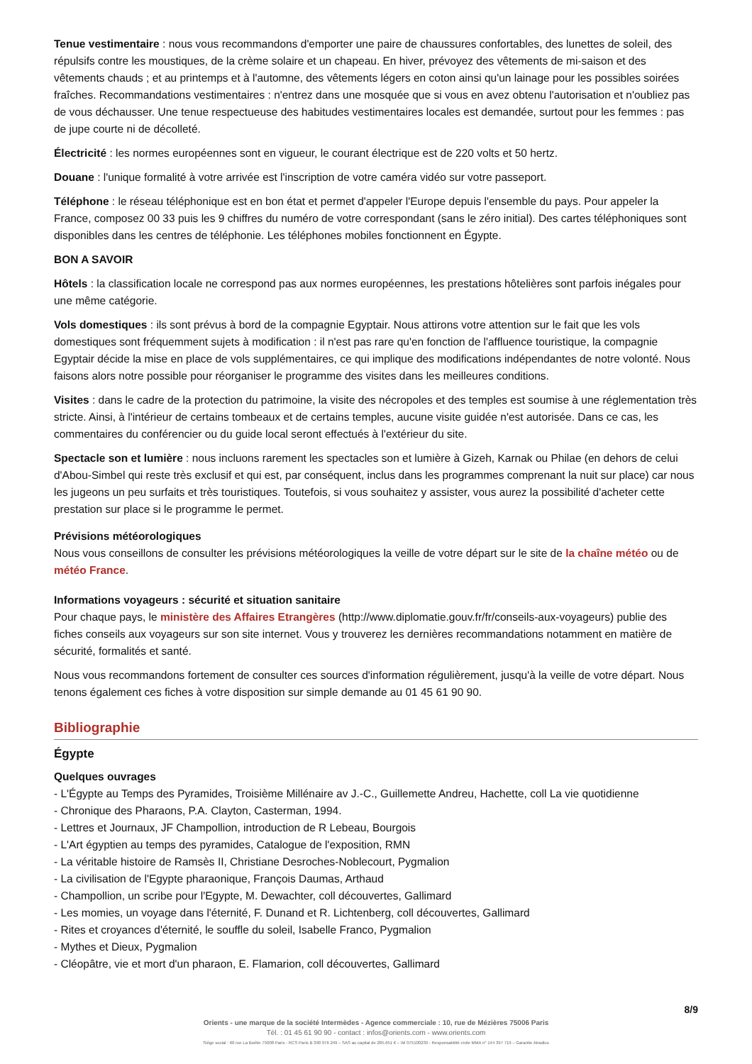Tenue vestimentaire : nous vous recommandons d'emporter une paire de chaussures confortables, des lunettes de soleil, des répulsifs contre les moustiques, de la crème solaire et un chapeau. En hiver, prévoyez des vêtements de mi-saison et des vêtements chauds ; et au printemps et à l'automne, des vêtements légers en coton ainsi qu'un lainage pour les possibles soirées fraîches. Recommandations vestimentaires : n'entrez dans une mosquée que si vous en avez obtenu l'autorisation et n'oubliez pas de vous déchausser. Une tenue respectueuse des habitudes vestimentaires locales est demandée, surtout pour les femmes : pas de jupe courte ni de décolleté.
Électricité : les normes européennes sont en vigueur, le courant électrique est de 220 volts et 50 hertz.
Douane : l'unique formalité à votre arrivée est l'inscription de votre caméra vidéo sur votre passeport.
Téléphone : le réseau téléphonique est en bon état et permet d'appeler l'Europe depuis l'ensemble du pays. Pour appeler la France, composez 00 33 puis les 9 chiffres du numéro de votre correspondant (sans le zéro initial). Des cartes téléphoniques sont disponibles dans les centres de téléphonie. Les téléphones mobiles fonctionnent en Égypte.
BON A SAVOIR
Hôtels : la classification locale ne correspond pas aux normes européennes, les prestations hôtelières sont parfois inégales pour une même catégorie.
Vols domestiques : ils sont prévus à bord de la compagnie Egyptair. Nous attirons votre attention sur le fait que les vols domestiques sont fréquemment sujets à modification : il n'est pas rare qu'en fonction de l'affluence touristique, la compagnie Egyptair décide la mise en place de vols supplémentaires, ce qui implique des modifications indépendantes de notre volonté. Nous faisons alors notre possible pour réorganiser le programme des visites dans les meilleures conditions.
Visites : dans le cadre de la protection du patrimoine, la visite des nécropoles et des temples est soumise à une réglementation très stricte. Ainsi, à l'intérieur de certains tombeaux et de certains temples, aucune visite guidée n'est autorisée. Dans ce cas, les commentaires du conférencier ou du guide local seront effectués à l'extérieur du site.
Spectacle son et lumière : nous incluons rarement les spectacles son et lumière à Gizeh, Karnak ou Philae (en dehors de celui d'Abou-Simbel qui reste très exclusif et qui est, par conséquent, inclus dans les programmes comprenant la nuit sur place) car nous les jugeons un peu surfaits et très touristiques. Toutefois, si vous souhaitez y assister, vous aurez la possibilité d'acheter cette prestation sur place si le programme le permet.
Prévisions météorologiques
Nous vous conseillons de consulter les prévisions météorologiques la veille de votre départ sur le site de la chaîne météo ou de météo France.
Informations voyageurs : sécurité et situation sanitaire
Pour chaque pays, le ministère des Affaires Etrangères (http://www.diplomatie.gouv.fr/fr/conseils-aux-voyageurs) publie des fiches conseils aux voyageurs sur son site internet. Vous y trouverez les dernières recommandations notamment en matière de sécurité, formalités et santé.
Nous vous recommandons fortement de consulter ces sources d'information régulièrement, jusqu'à la veille de votre départ. Nous tenons également ces fiches à votre disposition sur simple demande au 01 45 61 90 90.
Bibliographie
Égypte
Quelques ouvrages
- L'Égypte au Temps des Pyramides, Troisième Millénaire av J.-C., Guillemette Andreu, Hachette, coll La vie quotidienne
- Chronique des Pharaons, P.A. Clayton, Casterman, 1994.
- Lettres et Journaux, JF Champollion, introduction de R Lebeau, Bourgois
- L'Art égyptien au temps des pyramides, Catalogue de l'exposition, RMN
- La véritable histoire de Ramsès II, Christiane Desroches-Noblecourt, Pygmalion
- La civilisation de l'Egypte pharaonique, François Daumas, Arthaud
- Champollion, un scribe pour l'Egypte, M. Dewachter, coll découvertes, Gallimard
- Les momies, un voyage dans l'éternité, F. Dunand et R. Lichtenberg, coll découvertes, Gallimard
- Rites et croyances d'éternité, le souffle du soleil, Isabelle Franco, Pygmalion
- Mythes et Dieux, Pygmalion
- Cléopâtre, vie et mort d'un pharaon, E. Flamarion, coll découvertes, Gallimard
8/9
Orients - une marque de la société Intermèdes - Agence commerciale : 10, rue de Mézières 75006 Paris
Tél. : 01 45 61 90 90 - contact : infos@orients.com - www.orients.com
Siège social : 60 rue La Boétie 75008 Paris - RCS Paris B 390 976 249 – SAS au capital de 285.651 € – IM 075100239 - Responsabilité civile MMA n° 144 397 719 – Garantie Atradius